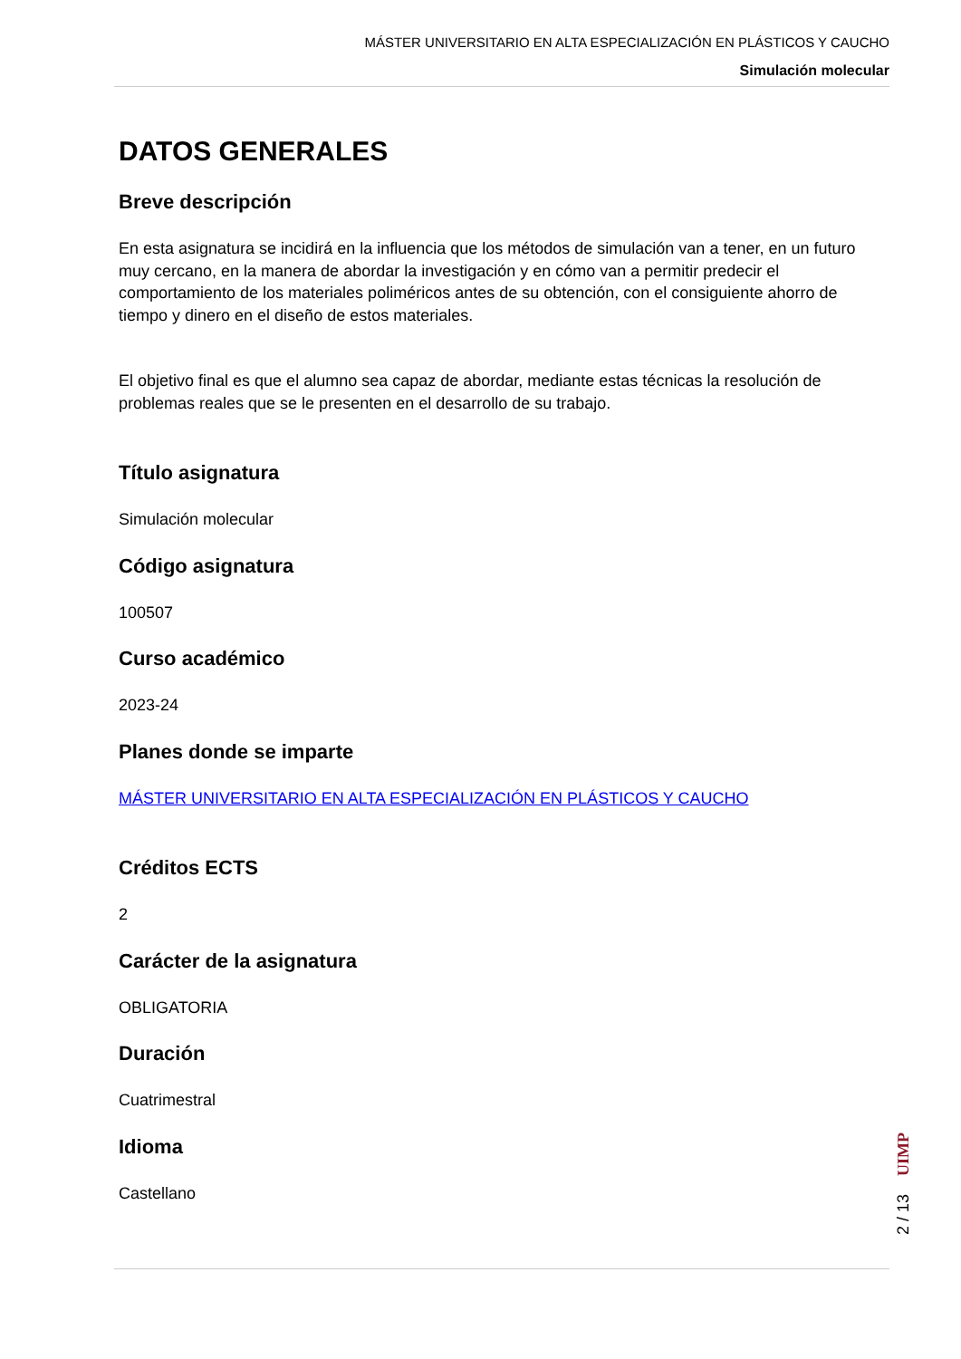MÁSTER UNIVERSITARIO EN ALTA ESPECIALIZACIÓN EN PLÁSTICOS Y CAUCHO
Simulación molecular
DATOS GENERALES
Breve descripción
En esta asignatura se incidirá en la influencia que los métodos de simulación van a tener, en un futuro muy cercano, en la manera de abordar la investigación y en cómo van a permitir predecir el comportamiento de los materiales poliméricos antes de su obtención, con el consiguiente ahorro de tiempo y dinero en el diseño de estos materiales.
El objetivo final es que el alumno sea capaz de abordar, mediante estas técnicas la resolución de problemas reales que se le presenten en el desarrollo de su trabajo.
Título asignatura
Simulación molecular
Código asignatura
100507
Curso académico
2023-24
Planes donde se imparte
MÁSTER UNIVERSITARIO EN ALTA ESPECIALIZACIÓN EN PLÁSTICOS Y CAUCHO
Créditos ECTS
2
Carácter de la asignatura
OBLIGATORIA
Duración
Cuatrimestral
Idioma
Castellano
UIMP
2 / 13